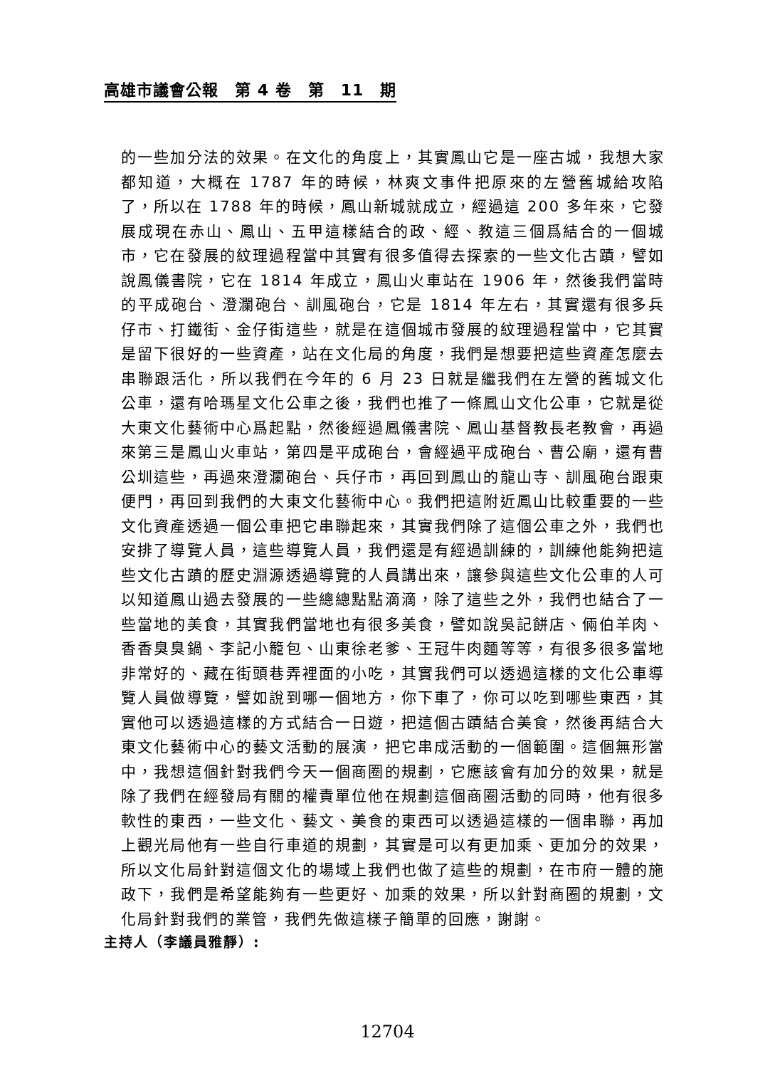高雄市議會公報　第 4 卷　第　11　期
的一些加分法的效果。在文化的角度上，其實鳳山它是一座古城，我想大家都知道，大概在 1787 年的時候，林爽文事件把原來的左營舊城給攻陷了，所以在 1788 年的時候，鳳山新城就成立，經過這 200 多年來，它發展成現在赤山、鳳山、五甲這樣結合的政、經、教這三個爲結合的一個城市，它在發展的紋理過程當中其實有很多值得去探索的一些文化古蹟，譬如說鳳儀書院，它在 1814 年成立，鳳山火車站在 1906 年，然後我們當時的平成砲台、澄瀾砲台、訓風砲台，它是 1814 年左右，其實還有很多兵仔市、打鐵街、金仔街這些，就是在這個城市發展的紋理過程當中，它其實是留下很好的一些資產，站在文化局的角度，我們是想要把這些資產怎麼去串聯跟活化，所以我們在今年的 6 月 23 日就是繼我們在左營的舊城文化公車，還有哈瑪星文化公車之後，我們也推了一條鳳山文化公車，它就是從大東文化藝術中心爲起點，然後經過鳳儀書院、鳳山基督教長老教會，再過來第三是鳳山火車站，第四是平成砲台，會經過平成砲台、曹公廟，還有曹公圳這些，再過來澄瀾砲台、兵仔市，再回到鳳山的龍山寺、訓風砲台跟東便門，再回到我們的大東文化藝術中心。我們把這附近鳳山比較重要的一些文化資產透過一個公車把它串聯起來，其實我們除了這個公車之外，我們也安排了導覽人員，這些導覽人員，我們還是有經過訓練的，訓練他能夠把這些文化古蹟的歷史淵源透過導覽的人員講出來，讓參與這些文化公車的人可以知道鳳山過去發展的一些總總點點滴滴，除了這些之外，我們也結合了一些當地的美食，其實我們當地也有很多美食，譬如說吳記餅店、倆伯羊肉、香香臭臭鍋、李記小籠包、山東徐老爹、王冠牛肉麵等等，有很多很多當地非常好的、藏在街頭巷弄裡面的小吃，其實我們可以透過這樣的文化公車導覽人員做導覽，譬如說到哪一個地方，你下車了，你可以吃到哪些東西，其實他可以透過這樣的方式結合一日遊，把這個古蹟結合美食，然後再結合大東文化藝術中心的藝文活動的展演，把它串成活動的一個範圍。這個無形當中，我想這個針對我們今天一個商圈的規劃，它應該會有加分的效果，就是除了我們在經發局有關的權責單位他在規劃這個商圈活動的同時，他有很多軟性的東西，一些文化、藝文、美食的東西可以透過這樣的一個串聯，再加上觀光局他有一些自行車道的規劃，其實是可以有更加乘、更加分的效果，所以文化局針對這個文化的場域上我們也做了這些的規劃，在市府一體的施政下，我們是希望能夠有一些更好、加乘的效果，所以針對商圈的規劃，文化局針對我們的業管，我們先做這樣子簡單的回應，謝謝。
主持人（李議員雅靜）:
12704